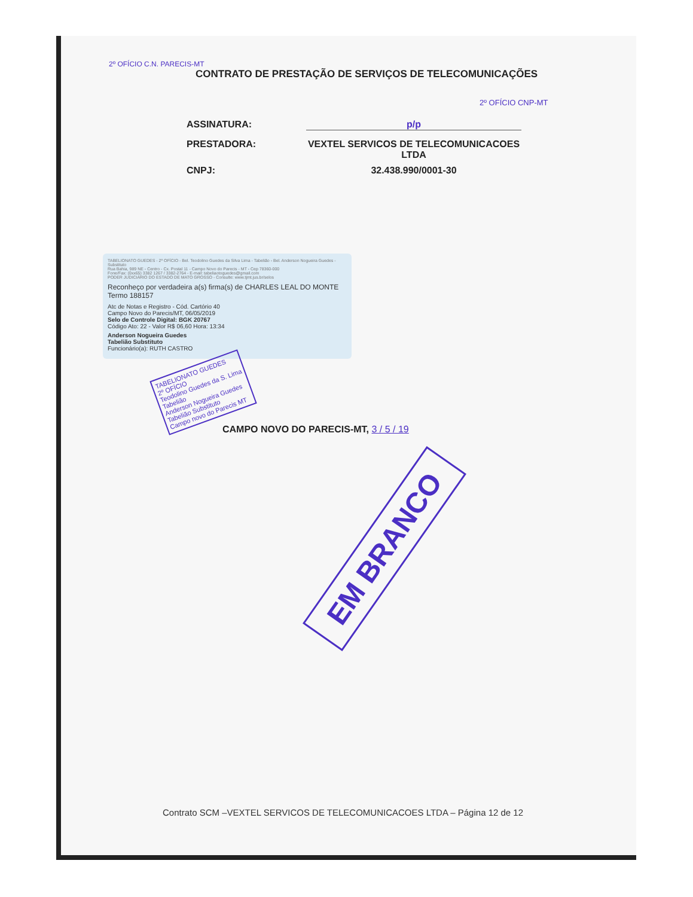2º OFÍCIO C.N. PARECIS-MT
CONTRATO DE PRESTAÇÃO DE SERVIÇOS DE TELECOMUNICAÇÕES
2º OFÍCIO CNP-MT
ASSINATURA: p/p
PRESTADORA: VEXTEL SERVICOS DE TELECOMUNICACOES LTDA
CNPJ: 32.438.990/0001-30
TABELIONATO GUEDES - 2º OFÍCIO - Bel. Teodolino Guedes da Silva Lima - Tabelião - Bel. Anderson Nogueira Guedes - Substituto
Rua Bahia, 989 NE - Centro - Cx. Postal 11 - Campo Novo do Parecis - MT - Cep 78360-000
Fone/Fax: (0xx65) 3382 1267 / 3382-2764 - E-mail: tabeliaotoguedes@gmail.com
PODER JUDICIÁRIO DO ESTADO DE MATO GROSSO - Consulte: www.tjmt.jus.br/selos
Reconheço por verdadeira a(s) firma(s) de CHARLES LEAL DO MONTE Termo 188157
Atc de Notas e Registro - Cód. Cartório 40
Campo Novo do Parecis/MT, 06/05/2019
Selo de Controle Digital: BGK 20767
Código Ato: 22 - Valor R$ 06,60 Hora: 13:34
Anderson Nogueira Guedes
Tabelião Substituto
Funcionário(a): RUTH CASTRO
TABELIONATO GUEDES
2º OFÍCIO
Teodolino Guedes da S. Lima
Tabelião
Anderson Nogueira Guedes
Tabelião Substituto
Campo novo do Parecis MT
CAMPO NOVO DO PARECIS-MT, 3 / 5 / 19
EM BRANCO
Contrato SCM –VEXTEL SERVICOS DE TELECOMUNICACOES LTDA – Página 12 de 12